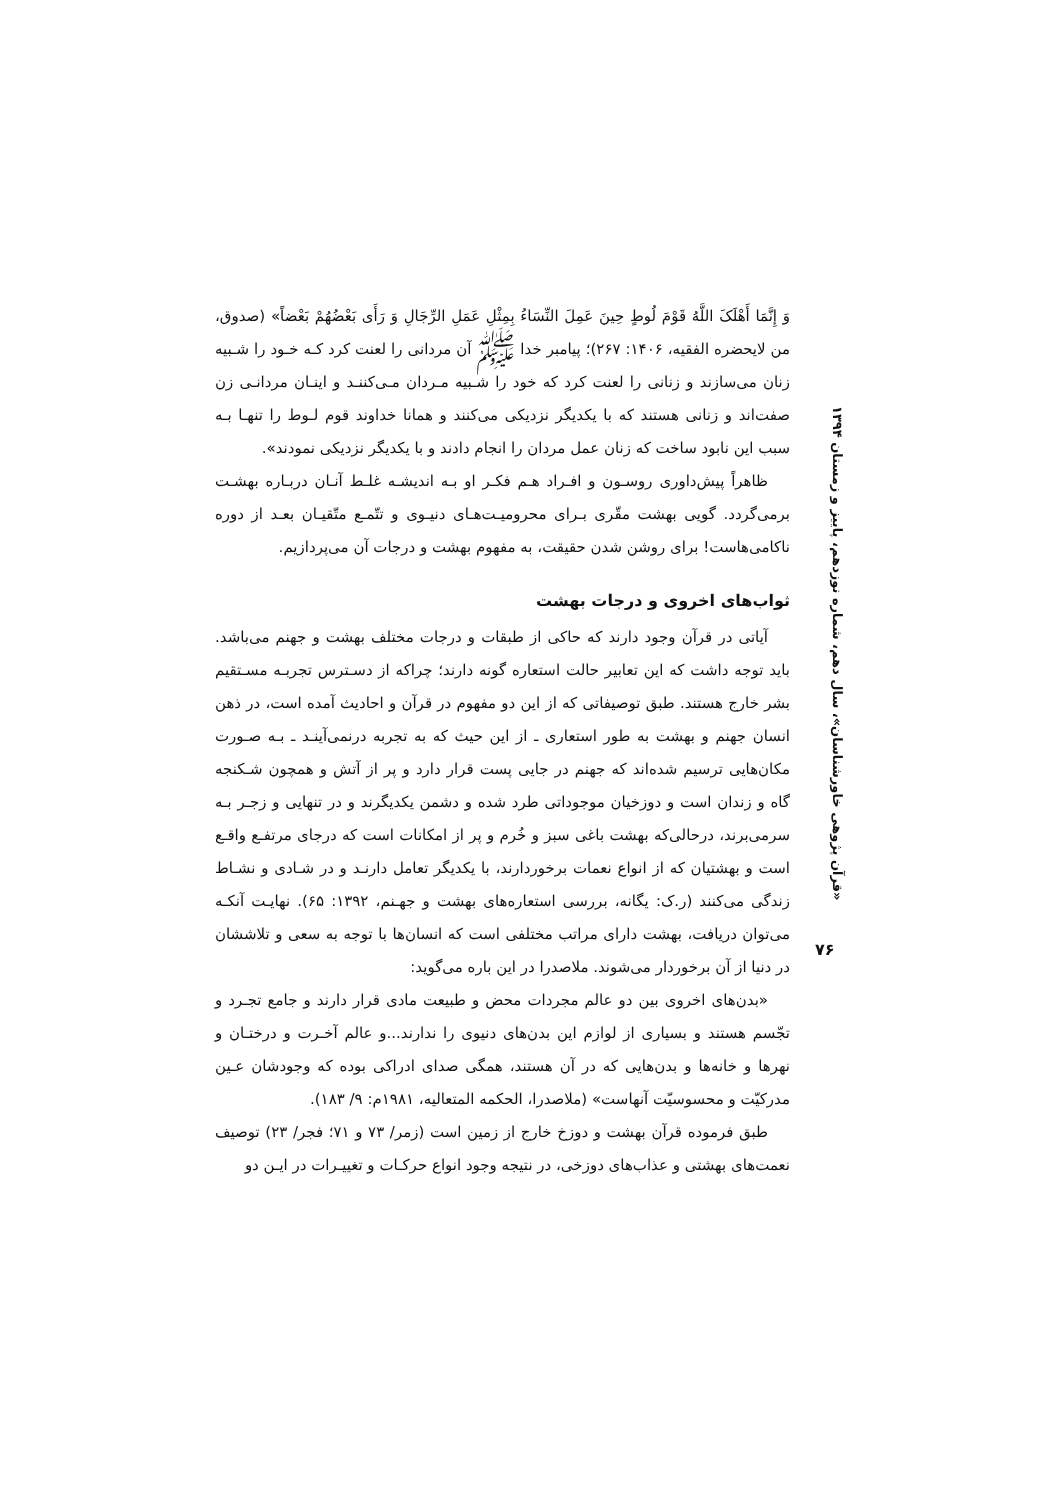وَ إِنَّمَا أَهْلَکَ اللَّهُ قَوْمَ لُوطٍ حِینَ عَمِلَ النِّسَاءُ بِمِثْلِ عَمَلِ الرِّجَالِ وَ رَأَى بَعْضُهُمْ بَعْضاً» (صدوق، من لایحضره الفقیه، ۱۴۰۶: ۲۶۷)؛ پیامبر خدا ﷺ آن مردانی را لعنت کرد کـه خـود را شـبیه زنان می‌سازند و زنانی را لعنت کرد که خود را شـبیه مـردان مـی‌کننـد و اینـان مردانـی زن صفت‌اند و زنانی هستند که با یکدیگر نزدیکی می‌کنند و همانا خداوند قوم لـوط را تنهـا بـه سبب این نابود ساخت که زنان عمل مردان را انجام دادند و با یکدیگر نزدیکی نمودند».
ظاهراً پیش‌داوری روسـون و افـراد هـم فکـر او بـه اندیشـه غلـط آنـان دربـاره بهشـت برمی‌گردد. گویی بهشت مقّری بـرای محرومیـت‌هـای دنیـوی و تتّمـع متّقیـان بعـد از دوره ناکامی‌هاست! برای روشن شدن حقیقت، به مفهوم بهشت و درجات آن می‌پردازیم.
ثواب‌های اخروی و درجات بهشت
آیاتی در قرآن وجود دارند که حاکی از طبقات و درجات مختلف بهشت و جهنم می‌باشد. باید توجه داشت که این تعابیر حالت استعاره گونه دارند؛ چراکه از دسـترس تجربـه مسـتقیم بشر خارج هستند. طبق توصیفاتی که از این دو مفهوم در قرآن و احادیث آمده است، در ذهن انسان جهنم و بهشت به طور استعاری ـ از این حیث که به تجربه درنمی‌آینـد ـ بـه صـورت مکان‌هایی ترسیم شده‌اند که جهنم در جایی پست قرار دارد و پر از آتش و همچون شـکنجه گاه و زندان است و دوزخیان موجوداتی طرد شده و دشمن یکدیگرند و در تنهایی و زجـر بـه سرمی‌برند، درحالی‌که بهشت باغی سبز و خُرم و پر از امکانات است که درجای مرتفـع واقـع است و بهشتیان که از انواع نعمات برخوردارند، با یکدیگر تعامل دارنـد و در شـادی و نشـاط زندگی می‌کنند (ر.ک: یگانه، بررسی استعاره‌های بهشت و جهـنم، ۱۳۹۲: ۶۵). نهایـت آنکـه می‌توان دریافت، بهشت دارای مراتب مختلفی است که انسان‌ها با توجه به سعی و تلاششان در دنیا از آن برخوردار می‌شوند. ملاصدرا در این باره می‌گوید:
«بدن‌های اخروی بین دو عالم مجردات محض و طبیعت مادی قرار دارند و جامع تجـرد و تجّسم هستند و بسیاری از لوازم این بدن‌های دنیوی را ندارند...و عالم آخـرت و درختـان و نهرها و خانه‌ها و بدن‌هایی که در آن هستند، همگی صدای ادراکی بوده که وجودشان عـین مدرکیّت و محسوسیّت آنهاست» (ملاصدرا، الحکمه المتعالیه، ۱۹۸۱م: ۹/ ۱۸۳).
طبق فرموده قرآن بهشت و دوزخ خارج از زمین است (زمر/ ۷۳ و ۷۱؛ فجر/ ۲۳) توصیف نعمت‌های بهشتی و عذاب‌های دوزخی، در نتیجه وجود انواع حرکـات و تغییـرات در ایـن دو
«قرآن پژوهی خاورشناسان»، سال دهم، شماره نوزدهم، پاییز و زمستان ۱۳۹۴
۷۶